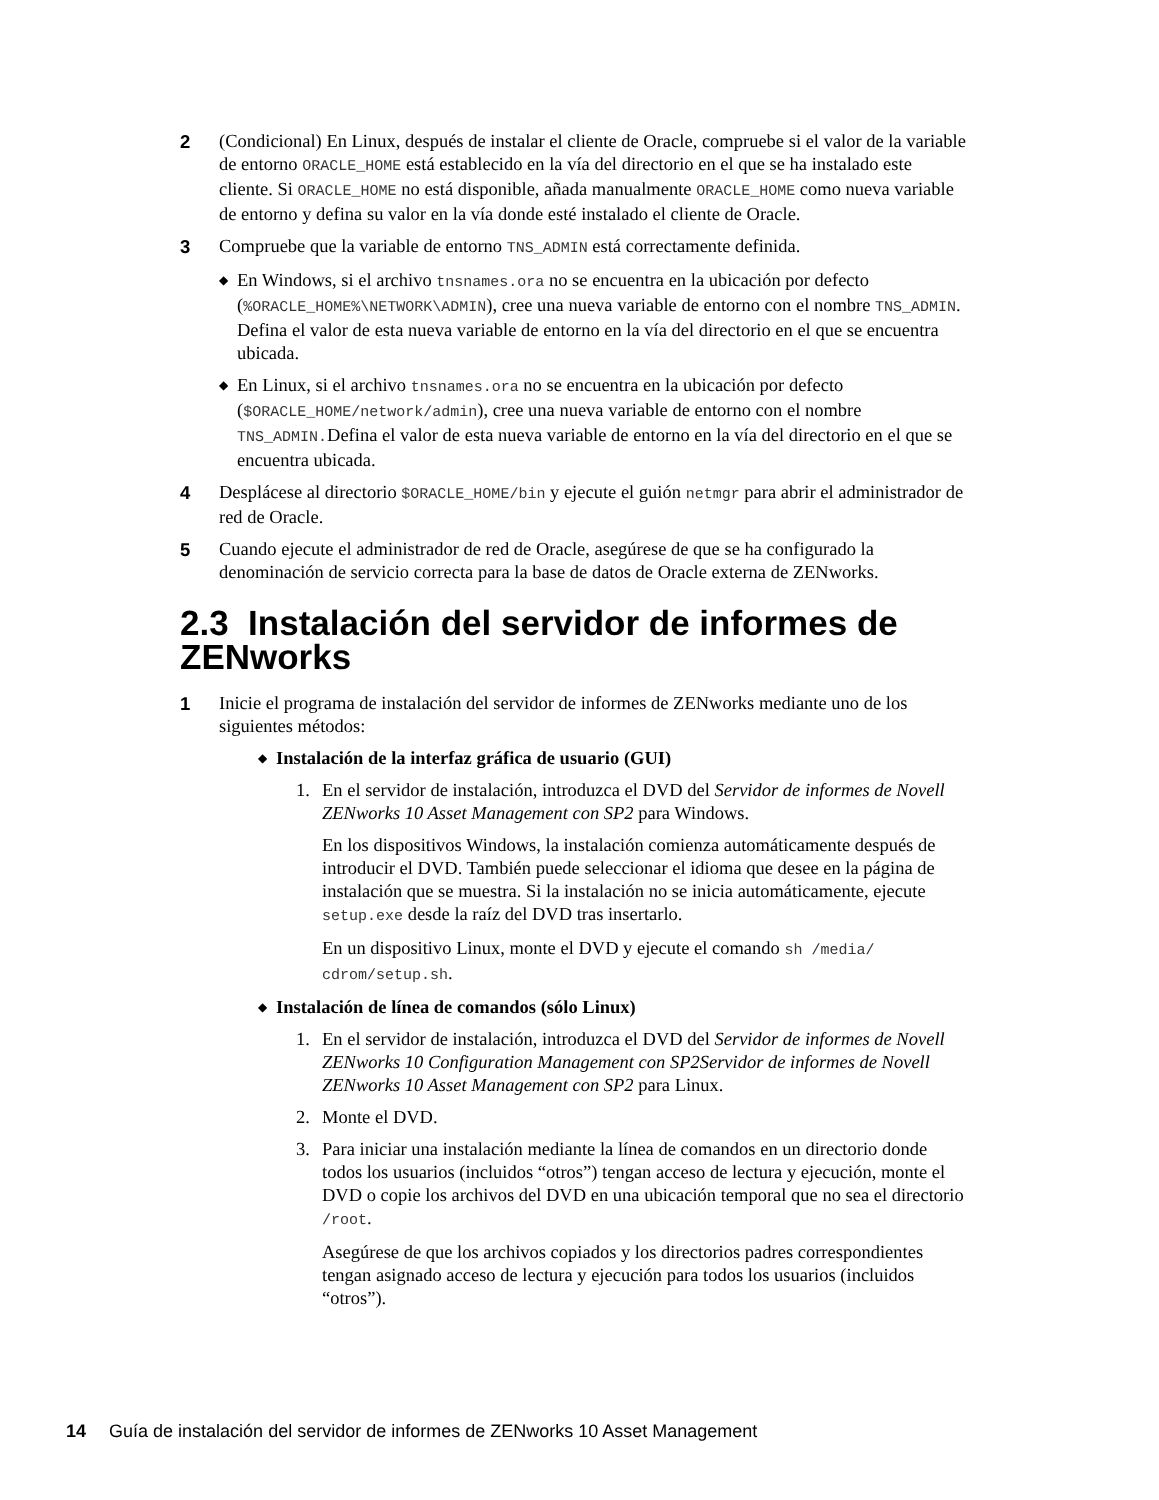2 (Condicional) En Linux, después de instalar el cliente de Oracle, compruebe si el valor de la variable de entorno ORACLE_HOME está establecido en la vía del directorio en el que se ha instalado este cliente. Si ORACLE_HOME no está disponible, añada manualmente ORACLE_HOME como nueva variable de entorno y defina su valor en la vía donde esté instalado el cliente de Oracle.
3 Compruebe que la variable de entorno TNS_ADMIN está correctamente definida.
◆
En Windows, si el archivo tnsnames.ora no se encuentra en la ubicación por defecto (%ORACLE_HOME%\NETWORK\ADMIN), cree una nueva variable de entorno con el nombre TNS_ADMIN. Defina el valor de esta nueva variable de entorno en la vía del directorio en el que se encuentra ubicada.
◆
En Linux, si el archivo tnsnames.ora no se encuentra en la ubicación por defecto ($ORACLE_HOME/network/admin), cree una nueva variable de entorno con el nombre TNS_ADMIN.Defina el valor de esta nueva variable de entorno en la vía del directorio en el que se encuentra ubicada.
4 Desplácese al directorio $ORACLE_HOME/bin y ejecute el guión netmgr para abrir el administrador de red de Oracle.
5 Cuando ejecute el administrador de red de Oracle, asegúrese de que se ha configurado la denominación de servicio correcta para la base de datos de Oracle externa de ZENworks.
2.3 Instalación del servidor de informes de ZENworks
1 Inicie el programa de instalación del servidor de informes de ZENworks mediante uno de los siguientes métodos:
◆
Instalación de la interfaz gráfica de usuario (GUI)
1. En el servidor de instalación, introduzca el DVD del Servidor de informes de Novell ZENworks 10 Asset Management con SP2 para Windows.
En los dispositivos Windows, la instalación comienza automáticamente después de introducir el DVD. También puede seleccionar el idioma que desee en la página de instalación que se muestra. Si la instalación no se inicia automáticamente, ejecute setup.exe desde la raíz del DVD tras insertarlo.
En un dispositivo Linux, monte el DVD y ejecute el comando sh /media/ cdrom/setup.sh.
◆
Instalación de línea de comandos (sólo Linux)
1. En el servidor de instalación, introduzca el DVD del Servidor de informes de Novell ZENworks 10 Configuration Management con SP2Servidor de informes de Novell ZENworks 10 Asset Management con SP2 para Linux.
2. Monte el DVD.
3. Para iniciar una instalación mediante la línea de comandos en un directorio donde todos los usuarios (incluidos “otros”) tengan acceso de lectura y ejecución, monte el DVD o copie los archivos del DVD en una ubicación temporal que no sea el directorio /root.
Asegúrese de que los archivos copiados y los directorios padres correspondientes tengan asignado acceso de lectura y ejecución para todos los usuarios (incluidos “otros”).
14 Guía de instalación del servidor de informes de ZENworks 10 Asset Management